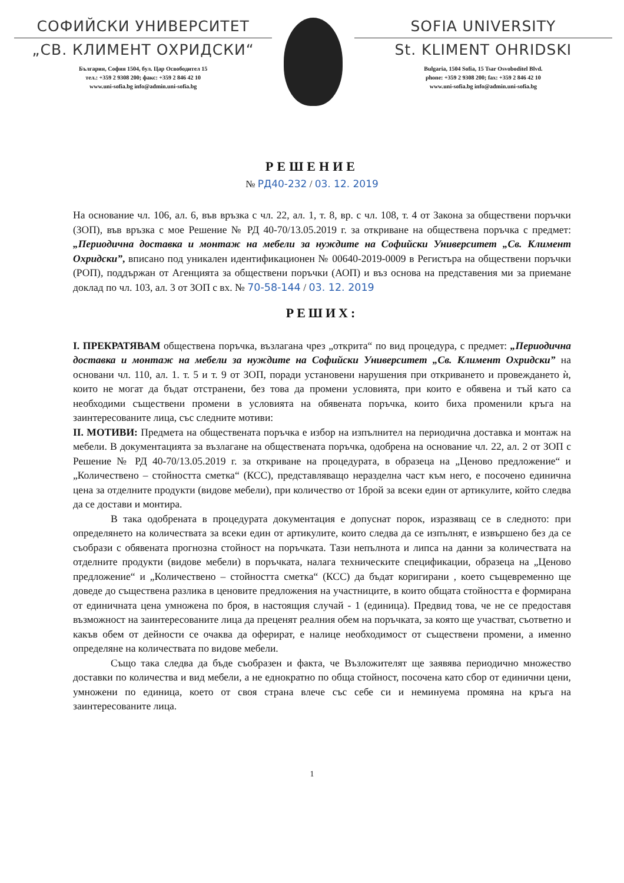СОФИЙСКИ УНИВЕРСИТЕТ
„СВ. КЛИМЕНТ ОХРИДСКИ“
България, София 1504, бул. Цар Освободител 15
тел.: +359 2 9308 200; факс: +359 2 846 42 10
www.uni-sofia.bg info@admin.uni-sofia.bg
SOFIA UNIVERSITY
St. KLIMENT OHRIDSKI
Bulgaria, 1504 Sofia, 15 Tsar Osvoboditel Blvd.
phone: +359 2 9308 200; fax: +359 2 846 42 10
www.uni-sofia.bg info@admin.uni-sofia.bg
РЕШЕНИЕ
№ РД40-232 / 03. 12. 2019
На основание чл. 106, ал. 6, във връзка с чл. 22, ал. 1, т. 8, вр. с чл. 108, т. 4 от Закона за обществени поръчки (ЗОП), във връзка с мое Решение № РД 40-70/13.05.2019 г. за откриване на обществена поръчка с предмет: „Периодична доставка и монтаж на мебели за нуждите на Софийски Университет „Св. Климент Охридски”, вписано под уникален идентификационен № 00640-2019-0009 в Регистъра на обществени поръчки (РОП), поддържан от Агенцията за обществени поръчки (АОП) и въз основа на представения ми за приемане доклад по чл. 103, ал. 3 от ЗОП с вх. № 70-58-144 / 03. 12. 2019
РЕШИХ:
I. ПРЕКРАТЯВАМ обществена поръчка, възлагана чрез „открита“ по вид процедура, с предмет: „Периодична доставка и монтаж на мебели за нуждите на Софийски Университет „Св. Климент Охридски” на основани чл. 110, ал. 1. т. 5 и т. 9 от ЗОП, поради установени нарушения при откриването и провеждането ѝ, които не могат да бъдат отстранени, без това да промени условията, при които е обявена и тъй като са необходими съществени промени в условията на обявената поръчка, които биха променили кръга на заинтересованите лица, със следните мотиви:
II. МОТИВИ: Предмета на обществената поръчка е избор на изпълнител на периодична доставка и монтаж на мебели. В документацията за възлагане на обществената поръчка, одобрена на основание чл. 22, ал. 2 от ЗОП с Решение № РД 40-70/13.05.2019 г. за откриване на процедурата, в образеца на „Ценово предложение“ и „Количествено – стойността сметка“ (КСС), представляващо неразделна част към него, е посочено единична цена за отделните продукти (видове мебели), при количество от 1брой за всеки един от артикулите, който следва да се достави и монтира.
В така одобрената в процедурата документация е допуснат порок, изразяващ се в следното: при определянето на количествата за всеки един от артикулите, които следва да се изпълнят, е извършено без да се съобрази с обявената прогнозна стойност на поръчката. Тази непълнота и липса на данни за количествата на отделните продукти (видове мебели) в поръчката, налага техническите спецификации, образеца на „Ценово предложение“ и „Количествено – стойността сметка“ (КСС) да бъдат коригирани , което същевременно ще доведе до съществена разлика в ценовите предложения на участниците, в които общата стойността е формирана от единичната цена умножена по броя, в настоящия случай - 1 (единица). Предвид това, че не се предоставя възможност на заинтересованите лица да преценят реалния обем на поръчката, за която ще участват, съответно и какъв обем от дейности се очаква да оферират, е налице необходимост от съществени промени, а именно определяне на количествата по видове мебели.
Също така следва да бъде съобразен и факта, че Възложителят ще заявява периодично множество доставки по количества и вид мебели, а не еднократно по обща стойност, посочена като сбор от единични цени, умножени по единица, което от своя страна влече със себе си и неминуема промяна на кръга на заинтересованите лица.
1